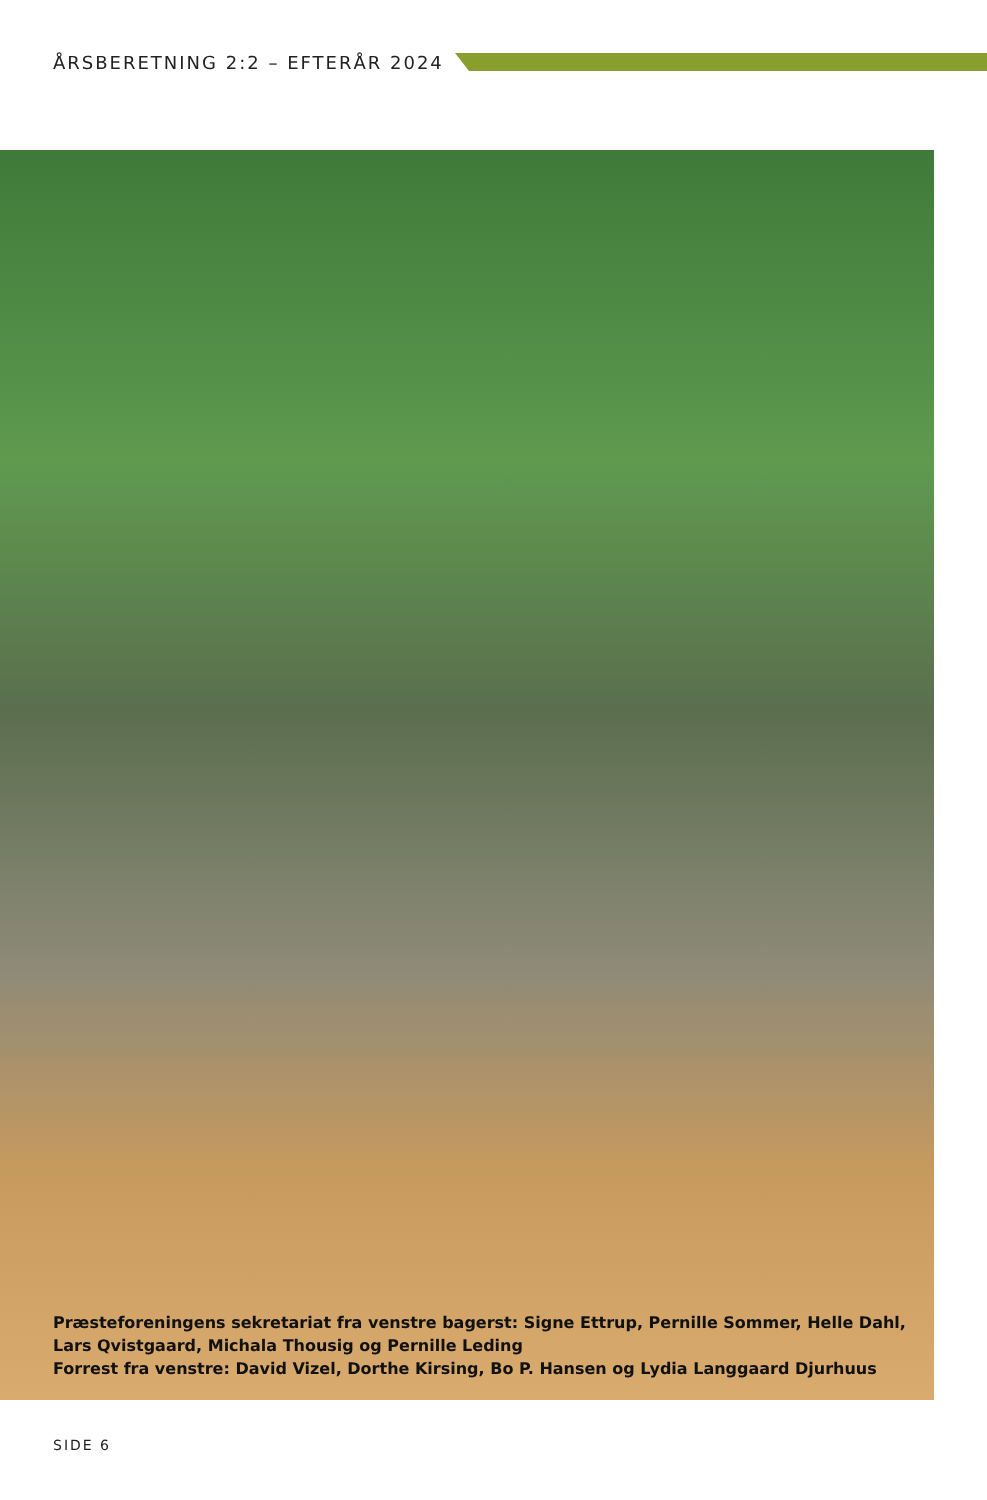ÅRSBERETNING 2:2 – EFTERÅR 2024
Præsteforeningens sekretariat fra venstre bagerst: Signe Ettrup, Pernille Sommer, Helle Dahl,
Lars Qvistgaard, Michala Thousig og Pernille Leding
Forrest fra venstre: David Vizel, Dorthe Kirsing, Bo P. Hansen og Lydia Langgaard Djurhuus
SIDE 6